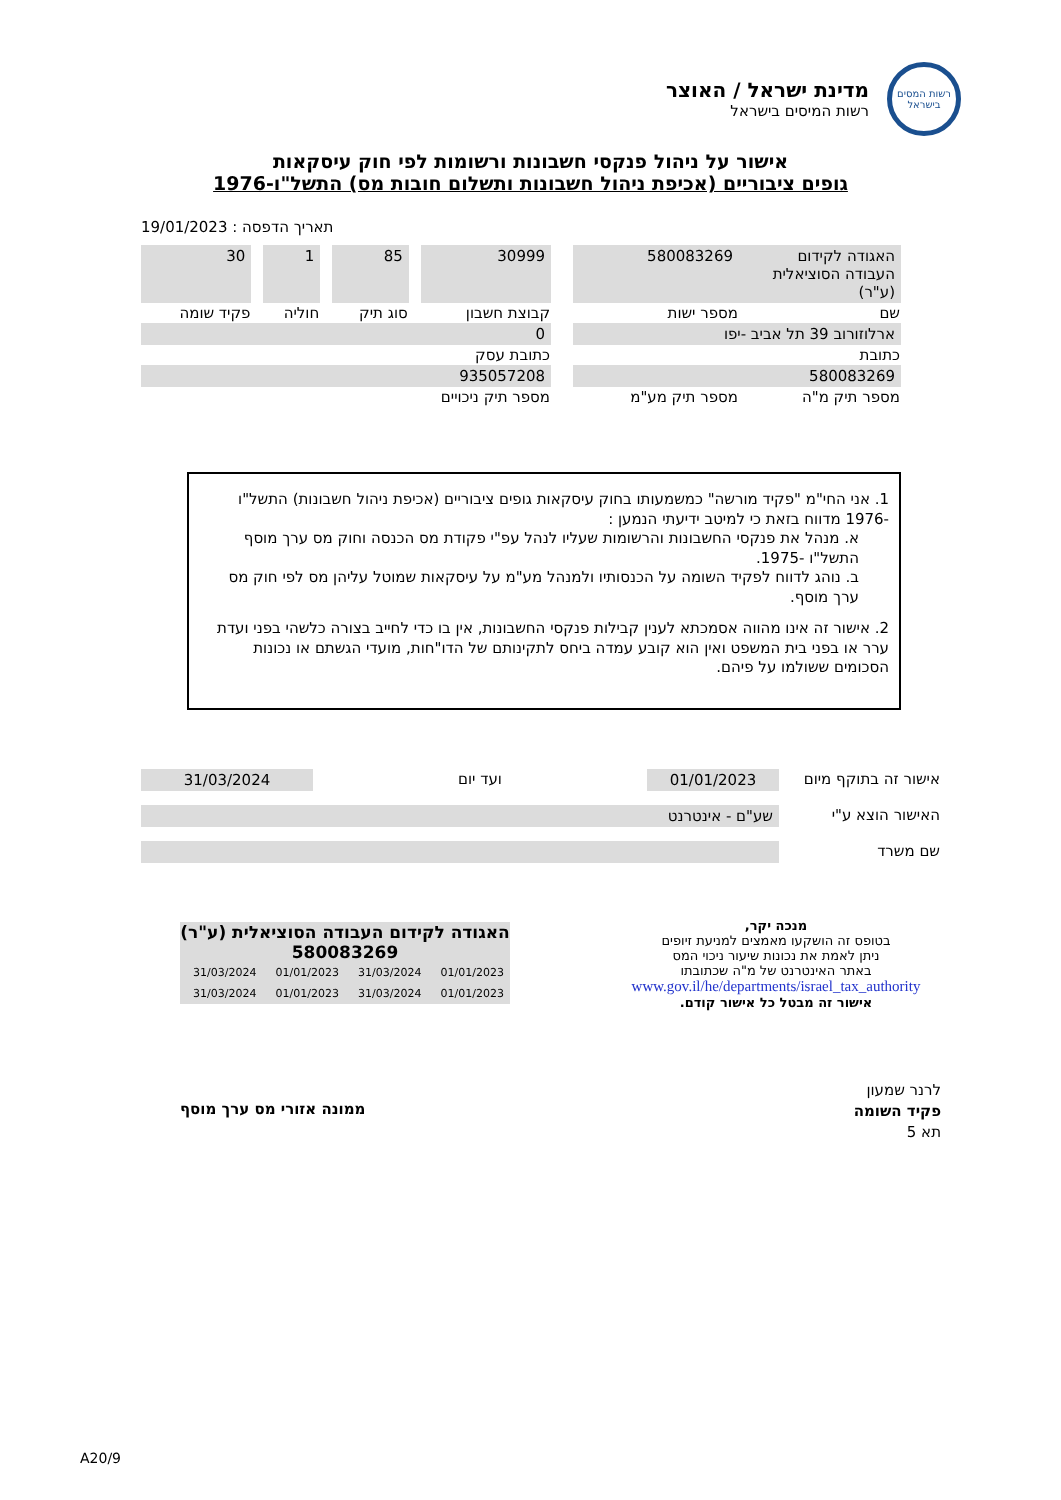רשות המסים בישראל
מדינת ישראל / האוצר
רשות המיסים בישראל
אישור על ניהול פנקסי חשבונות ורשומות לפי חוק עיסקאות
גופים ציבוריים (אכיפת ניהול חשבונות ותשלום חובות מס) התשל"ו-1976
תאריך הדפסה : 19/01/2023
| האגודה לקידום העבודה הסוציאלית (ע"ר) | 580083269 | | 30999 | | 85 | | 1 | | 30 |
| שם | מספר ישות | | קבוצת חשבון | | סוג תיק | | חוליה | | פקיד שומה |
| ארלוזורוב 39 תל אביב -יפו | | | 0 | | | | | | |
| כתובת | | | כתובת עסק | | | | | | |
| 580083269 | | | 935057208 | | | | | | |
| מספר תיק מ"ה | מספר תיק מע"מ | | מספר תיק ניכויים | | | | | | |
1. אני החי"מ "פקיד מורשה" כמשמעותו בחוק עיסקאות גופים ציבוריים (אכיפת ניהול חשבונות) התשל"ו -1976 מדווח בזאת כי למיטב ידיעתי הנמען :
א. מנהל את פנקסי החשבונות והרשומות שעליו לנהל עפ"י פקודת מס הכנסה וחוק מס ערך מוסף התשל"ו -1975.
ב. נוהג לדווח לפקיד השומה על הכנסותיו ולמנהל מע"מ על עיסקאות שמוטל עליהן מס לפי חוק מס ערך מוסף.
2. אישור זה אינו מהווה אסמכתא לענין קבילות פנקסי החשבונות, אין בו כדי לחייב בצורה כלשהי בפני ועדת ערר או בפני בית המשפט ואין הוא קובע עמדה ביחס לתקינותם של הדו"חות, מועדי הגשתם או נכונות הסכומים ששולמו על פיהם.
| אישור זה בתוקף מיום | 01/01/2023 | ועד יום | 31/03/2024 |
| האישור הוצא ע"י | שע"ם - אינטרנט | | |
| שם משרד | | | |
מנכה יקר,
בטופס זה הושקעו מאמצים למניעת זיופים
ניתן לאמת את נכונות שיעור ניכוי המס
באתר האינטרנט של מ"ה שכתובתו
www.gov.il/he/departments/israel_tax_authority
אישור זה מבטל כל אישור קודם.
האגודה לקידום העבודה הסוציאלית (ע"ר) 580083269
| 01/01/2023 | 31/03/2024 | 01/01/2023 | 31/03/2024 |
| 01/01/2023 | 31/03/2024 | 01/01/2023 | 31/03/2024 |
לרנר שמעון
פקיד השומה
תא 5
ממונה אזורי מס ערך מוסף
A20/9